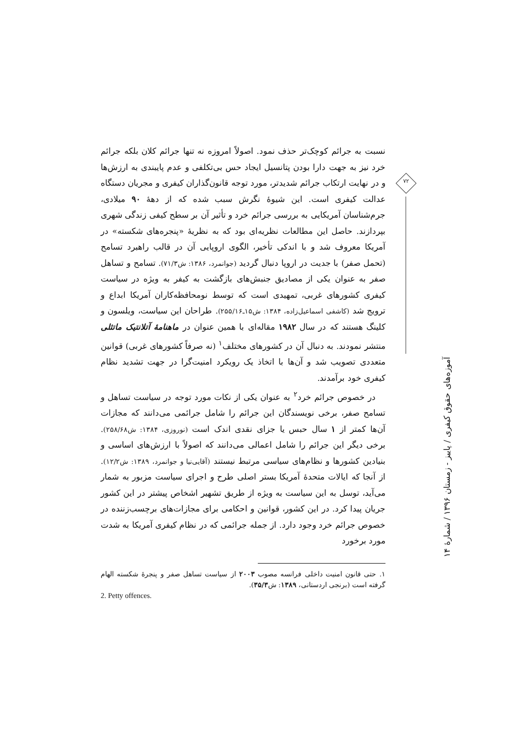نسبت به جرائم کوچک‌تر حذف نمود. اصولاً امروزه نه تنها جرائم کلان بلکه جرائم خرد نیز به جهت دارا بودن پتانسیل ایجاد حس بی‌تکلفی و عدم پایبندی به ارزش‌ها و در نهایت ارتکاب جرائم شدیدتر، مورد توجه قانون‌گذاران کیفری و مجریان دستگاه عدالت کیفری است. این شیوهٔ نگرش سبب شده که از دههٔ ۹۰ میلادی، جرم‌شناسان آمریکایی به بررسی جرائم خرد و تأثیر آن بر سطح کیفی زندگی شهری بپردازند. حاصل این مطالعات نظریه‌ای بود که به نظریهٔ «پنجره‌های شکسته» در آمریکا معروف شد و با اندکی تأخیر، الگوی اروپایی آن در قالب راهبرد تسامح (تحمل صفر) با جدیت در اروپا دنبال گردید (جوانمرد، ۱۳۸۶: ش۷۱/۳). تسامح و تساهل صفر به عنوان یکی از مصادیق جنبش‌های بازگشت به کیفر به ویژه در سیاست کیفری کشورهای غربی، تمهیدی است که توسط نومحافظه‌کاران آمریکا ابداع و ترویج شد (کاشفی اسماعیل‌زاده، ۱۳۸۴: ش۱۵ـ۲۵۵/۱۶). طراحان این سیاست، ویلسون و کلینگ هستند که در سال ۱۹۸۲ مقاله‌ای با همین عنوان در ماهنامهٔ آتلانتیک ماتثلی منتشر نمودند. به دنبال آن در کشورهای مختلف<sup>۱</sup> (نه صرفاً کشورهای غربی) قوانین متعددی تصویب شد و آن‌ها با اتخاذ یک رویکرد امنیت‌گرا در جهت تشدید نظام کیفری خود برآمدند.
در خصوص جرائم خرد<sup>۲</sup> به عنوان یکی از نکات مورد توجه در سیاست تساهل و تسامح صفر، برخی نویسندگان این جرائم را شامل جرائمی می‌دانند که مجازات آن‌ها کمتر از ۱ سال حبس یا جزای نقدی اندک است (نوروزی، ۱۳۸۴: ش۲۵۸/۶۸). برخی دیگر این جرائم را شامل اعمالی می‌دانند که اصولاً با ارزش‌های اساسی و بنیادین کشورها و نظام‌های سیاسی مرتبط نیستند (آقایی‌نیا و جوانمرد، ۱۳۸۹: ش۱۲/۲). از آنجا که ایالات متحدهٔ آمریکا بستر اصلی طرح و اجرای سیاست مزبور به شمار می‌آید، توسل به این سیاست به ویژه از طریق تشهیر اشخاص پیشتر در این کشور جریان پیدا کرد. در این کشور، قوانین و احکامی برای مجازات‌های برچسب‌زننده در خصوص جرائم خرد وجود دارد. از جمله جرائمی که در نظام کیفری آمریکا به شدت مورد برخورد
۱. حتی قانون امنیت داخلی فرانسه مصوب ۲۰۰۳ از سیاست تساهل صفر و پنجرهٔ شکسته الهام گرفته است (برنجی اردستانی، ۱۳۸۹: ش۳۵/۳).
2. Petty offences.
۷۲
آموزه‌های حقوق کیفری / پاییز - زمستان ۱۳۹۶ / شمارهٔ ۱۴